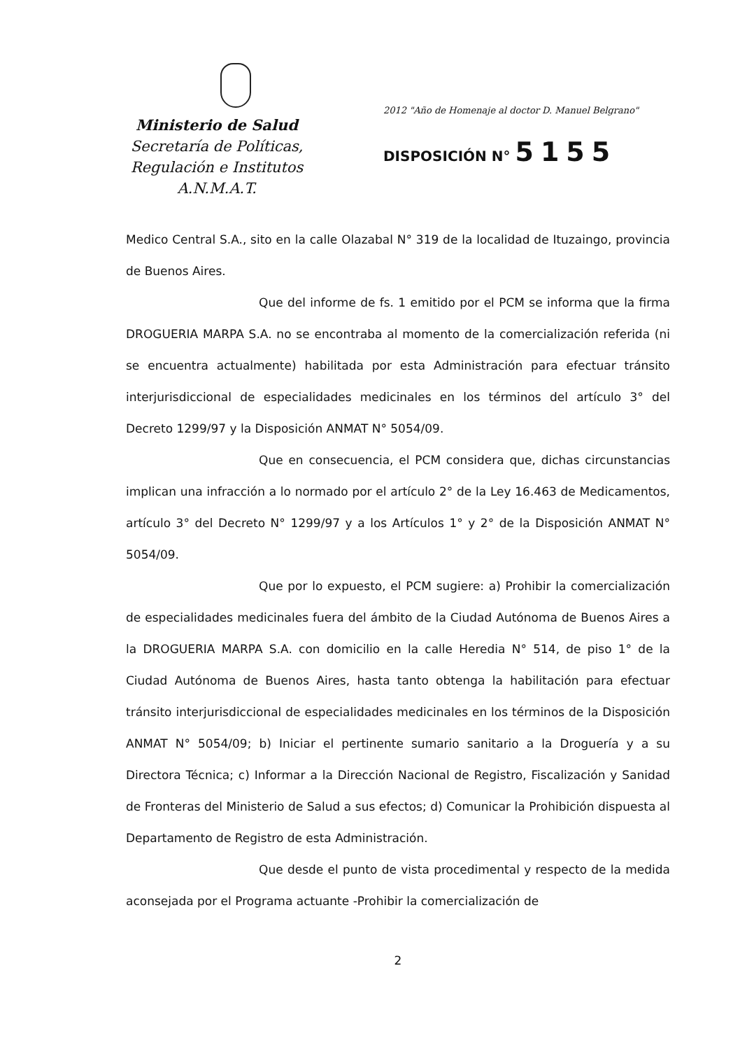Ministerio de Salud
Secretaría de Políticas,
Regulación e Institutos
A.N.M.A.T.
2012 "Año de Homenaje al doctor D. Manuel Belgrano"
DISPOSICIÓN N° 5155
Medico Central S.A., sito en la calle Olazabal N° 319 de la localidad de Ituzaingo, provincia de Buenos Aires.
Que del informe de fs. 1 emitido por el PCM se informa que la firma DROGUERIA MARPA S.A. no se encontraba al momento de la comercialización referida (ni se encuentra actualmente) habilitada por esta Administración para efectuar tránsito interjurisdiccional de especialidades medicinales en los términos del artículo 3° del Decreto 1299/97 y la Disposición ANMAT N° 5054/09.
Que en consecuencia, el PCM considera que, dichas circunstancias implican una infracción a lo normado por el artículo 2° de la Ley 16.463 de Medicamentos, artículo 3° del Decreto N° 1299/97 y a los Artículos 1° y 2° de la Disposición ANMAT N° 5054/09.
Que por lo expuesto, el PCM sugiere: a) Prohibir la comercialización de especialidades medicinales fuera del ámbito de la Ciudad Autónoma de Buenos Aires a la DROGUERIA MARPA S.A. con domicilio en la calle Heredia N° 514, de piso 1° de la Ciudad Autónoma de Buenos Aires, hasta tanto obtenga la habilitación para efectuar tránsito interjurisdiccional de especialidades medicinales en los términos de la Disposición ANMAT N° 5054/09; b) Iniciar el pertinente sumario sanitario a la Droguería y a su Directora Técnica; c) Informar a la Dirección Nacional de Registro, Fiscalización y Sanidad de Fronteras del Ministerio de Salud a sus efectos; d) Comunicar la Prohibición dispuesta al Departamento de Registro de esta Administración.
Que desde el punto de vista procedimental y respecto de la medida aconsejada por el Programa actuante -Prohibir la comercialización de
2